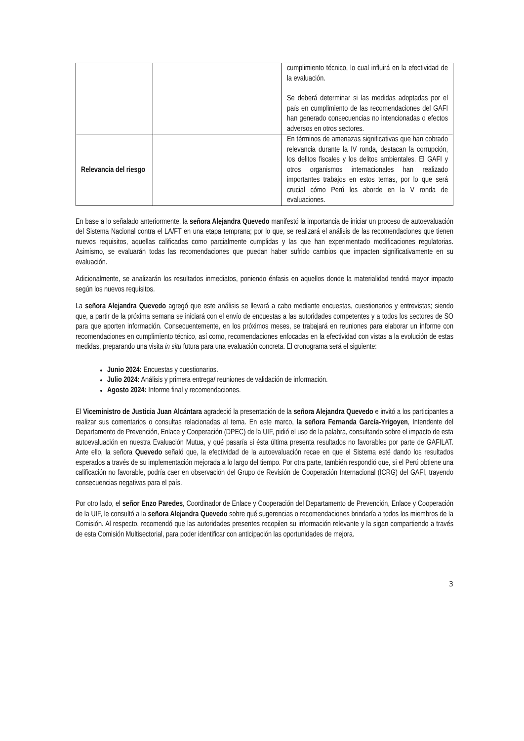| | | cumplimiento técnico, lo cual influirá en la efectividad de la evaluación. Se deberá determinar si las medidas adoptadas por el país en cumplimiento de las recomendaciones del GAFI han generado consecuencias no intencionadas o efectos adversos en otros sectores. |
| Relevancia del riesgo | | En términos de amenazas significativas que han cobrado relevancia durante la IV ronda, destacan la corrupción, los delitos fiscales y los delitos ambientales. El GAFI y otros organismos internacionales han realizado importantes trabajos en estos temas, por lo que será crucial cómo Perú los aborde en la V ronda de evaluaciones. |
En base a lo señalado anteriormente, la señora Alejandra Quevedo manifestó la importancia de iniciar un proceso de autoevaluación del Sistema Nacional contra el LA/FT en una etapa temprana; por lo que, se realizará el análisis de las recomendaciones que tienen nuevos requisitos, aquellas calificadas como parcialmente cumplidas y las que han experimentado modificaciones regulatorias. Asimismo, se evaluarán todas las recomendaciones que puedan haber sufrido cambios que impacten significativamente en su evaluación.
Adicionalmente, se analizarán los resultados inmediatos, poniendo énfasis en aquellos donde la materialidad tendrá mayor impacto según los nuevos requisitos.
La señora Alejandra Quevedo agregó que este análisis se llevará a cabo mediante encuestas, cuestionarios y entrevistas; siendo que, a partir de la próxima semana se iniciará con el envío de encuestas a las autoridades competentes y a todos los sectores de SO para que aporten información. Consecuentemente, en los próximos meses, se trabajará en reuniones para elaborar un informe con recomendaciones en cumplimiento técnico, así como, recomendaciones enfocadas en la efectividad con vistas a la evolución de estas medidas, preparando una visita in situ futura para una evaluación concreta. El cronograma será el siguiente:
Junio 2024: Encuestas y cuestionarios.
Julio 2024: Análisis y primera entrega/ reuniones de validación de información.
Agosto 2024: Informe final y recomendaciones.
El Viceministro de Justicia Juan Alcántara agradeció la presentación de la señora Alejandra Quevedo e invitó a los participantes a realizar sus comentarios o consultas relacionadas al tema. En este marco, la señora Fernanda García-Yrigoyen, Intendente del Departamento de Prevención, Enlace y Cooperación (DPEC) de la UIF, pidió el uso de la palabra, consultando sobre el impacto de esta autoevaluación en nuestra Evaluación Mutua, y qué pasaría si ésta última presenta resultados no favorables por parte de GAFILAT. Ante ello, la señora Quevedo señaló que, la efectividad de la autoevaluación recae en que el Sistema esté dando los resultados esperados a través de su implementación mejorada a lo largo del tiempo. Por otra parte, también respondió que, si el Perú obtiene una calificación no favorable, podría caer en observación del Grupo de Revisión de Cooperación Internacional (ICRG) del GAFI, trayendo consecuencias negativas para el país.
Por otro lado, el señor Enzo Paredes, Coordinador de Enlace y Cooperación del Departamento de Prevención, Enlace y Cooperación de la UIF, le consultó a la señora Alejandra Quevedo sobre qué sugerencias o recomendaciones brindaría a todos los miembros de la Comisión. Al respecto, recomendó que las autoridades presentes recopilen su información relevante y la sigan compartiendo a través de esta Comisión Multisectorial, para poder identificar con anticipación las oportunidades de mejora.
3